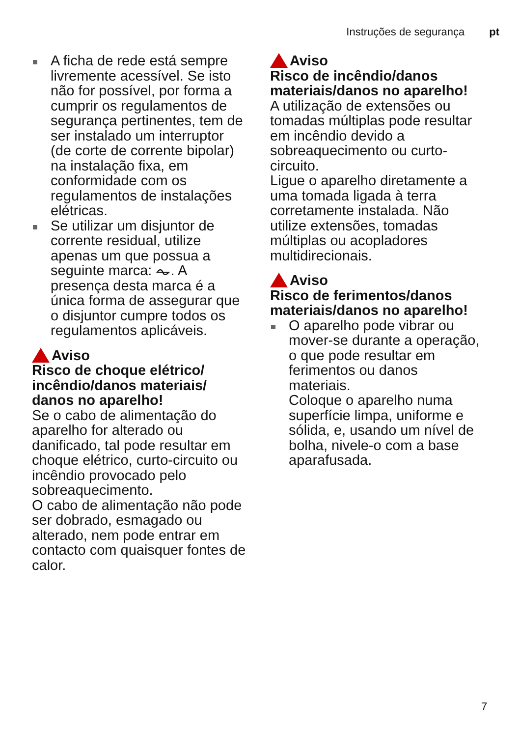Instruções de segurança pt
A ficha de rede está sempre livremente acessível. Se isto não for possível, por forma a cumprir os regulamentos de segurança pertinentes, tem de ser instalado um interruptor (de corte de corrente bipolar) na instalação fixa, em conformidade com os regulamentos de instalações elétricas.
Se utilizar um disjuntor de corrente residual, utilize apenas um que possua a seguinte marca: ⏦. A presença desta marca é a única forma de assegurar que o disjuntor cumpre todos os regulamentos aplicáveis.
Aviso
Risco de choque elétrico/ incêndio/danos materiais/ danos no aparelho!
Se o cabo de alimentação do aparelho for alterado ou danificado, tal pode resultar em choque elétrico, curto-circuito ou incêndio provocado pelo sobreaquecimento.
O cabo de alimentação não pode ser dobrado, esmagado ou alterado, nem pode entrar em contacto com quaisquer fontes de calor.
Aviso
Risco de incêndio/danos materiais/danos no aparelho!
A utilização de extensões ou tomadas múltiplas pode resultar em incêndio devido a sobreaquecimento ou curto-circuito.
Ligue o aparelho diretamente a uma tomada ligada à terra corretamente instalada. Não utilize extensões, tomadas múltiplas ou acopladores multidirecionais.
Aviso
Risco de ferimentos/danos materiais/danos no aparelho!
O aparelho pode vibrar ou mover-se durante a operação, o que pode resultar em ferimentos ou danos materiais.
Coloque o aparelho numa superfície limpa, uniforme e sólida, e, usando um nível de bolha, nivele-o com a base aparafusada.
7